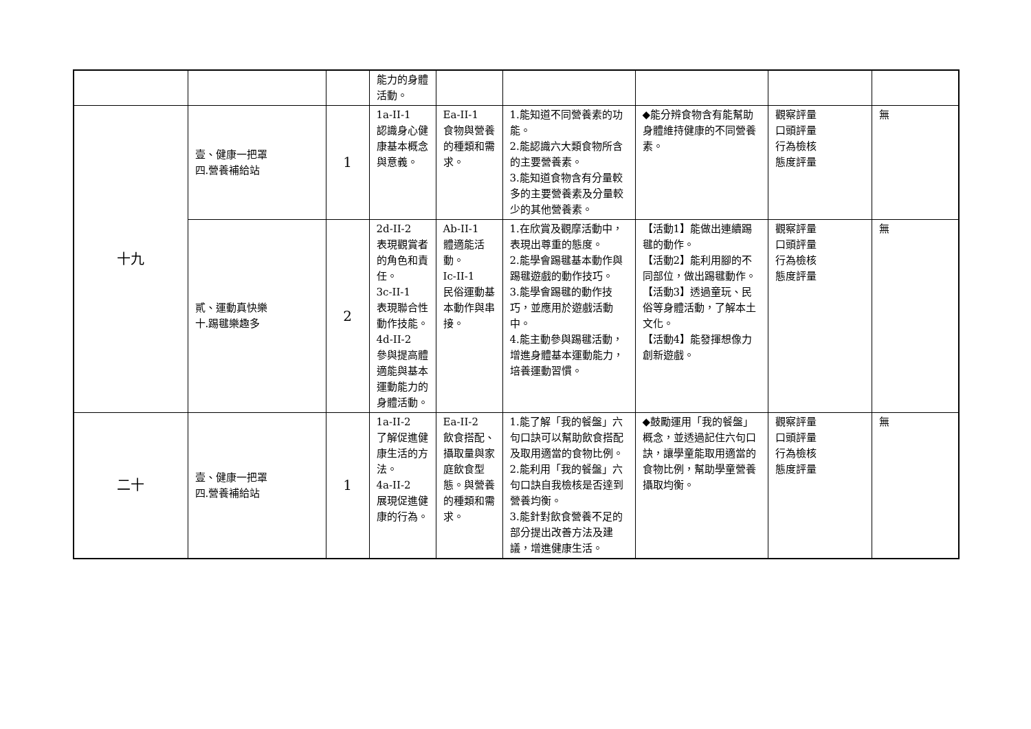| | | | 能力的身體活動。 | | | | | |
| 十九 | 壹、健康一把罩 四.營養補給站 | 1 | 1a-II-1 認識身心健康基本概念與意義。 | Ea-II-1 食物與營養的種類和需求。 | 1.能知道不同營養素的功能。 2.能認識六大類食物所含的主要營養素。 3.能知道食物含有分量較多的主要營養素及分量較少的其他營養素。 | ◆能分辨食物含有能幫助身體維持健康的不同營養素。 | 觀察評量 口頭評量 行為檢核 態度評量 | 無 |
| | 貳、運動真快樂 十.踢毽樂趣多 | 2 | 2d-II-2 表現觀賞者的角色和責任。 3c-II-1 表現聯合性動作技能。 4d-II-2 參與提高體適能與基本運動能力的身體活動。 | Ab-II-1 體適能活動。 Ic-II-1 民俗運動基本動作與串接。 | 1.在欣賞及觀摩活動中，表現出尊重的態度。 2.能學會踢毽基本動作與踢毽遊戲的動作技巧。 3.能學會踢毽的動作技巧，並應用於遊戲活動中。 4.能主動參與踢毽活動，增進身體基本運動能力，培養運動習慣。 | 【活動1】能做出連續踢毽的動作。 【活動2】能利用腳的不同部位，做出踢毽動作。 【活動3】透過童玩、民俗等身體活動，了解本土文化。 【活動4】能發揮想像力創新遊戲。 | 觀察評量 口頭評量 行為檢核 態度評量 | 無 |
| 二十 | 壹、健康一把罩 四.營養補給站 | 1 | 1a-II-2 了解促進健康生活的方法。 4a-II-2 展現促進健康的行為。 | Ea-II-2 飲食搭配、攝取量與家庭飲食型態。與營養的種類和需求。 | 1.能了解「我的餐盤」六句口訣可以幫助飲食搭配及取用適當的食物比例。 2.能利用「我的餐盤」六句口訣自我檢核是否達到營養均衡。 3.能針對飲食營養不足的部分提出改善方法及建議，增進健康生活。 | ◆鼓勵運用「我的餐盤」概念，並透過記住六句口訣，讓學童能取用適當的食物比例，幫助學童營養攝取均衡。 | 觀察評量 口頭評量 行為檢核 態度評量 | 無 |